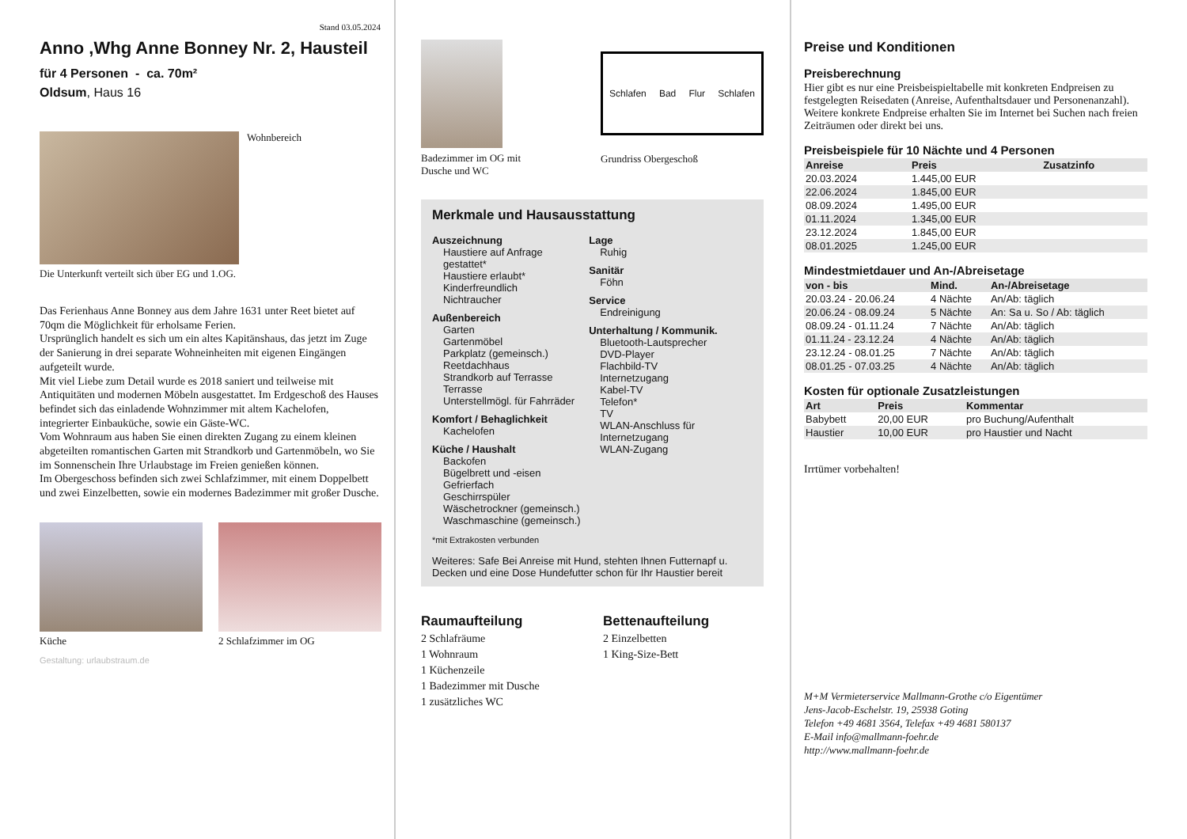Stand 03.05.2024
Anno ,Whg Anne Bonney Nr. 2, Hausteil
für 4 Personen - ca. 70m²
Oldsum, Haus 16
Wohnbereich
Die Unterkunft verteilt sich über EG und 1.OG.
Das Ferienhaus Anne Bonney aus dem Jahre 1631 unter Reet bietet auf 70qm die Möglichkeit für erholsame Ferien.
Ursprünglich handelt es sich um ein altes Kapitänshaus, das jetzt im Zuge der Sanierung in drei separate Wohneinheiten mit eigenen Eingängen aufgeteilt wurde.
Mit viel Liebe zum Detail wurde es 2018 saniert und teilweise mit Antiquitäten und modernen Möbeln ausgestattet. Im Erdgeschoß des Hauses befindet sich das einladende Wohnzimmer mit altem Kachelofen, integrierter Einbauküche, sowie ein Gäste-WC.
Vom Wohnraum aus haben Sie einen direkten Zugang zu einem kleinen abgeteilten romantischen Garten mit Strandkorb und Gartenmöbeln, wo Sie im Sonnenschein Ihre Urlaubstage im Freien genießen können.
Im Obergeschoss befinden sich zwei Schlafzimmer, mit einem Doppelbett und zwei Einzelbetten, sowie ein modernes Badezimmer mit großer Dusche.
Küche 2 Schlafzimmer im OG
Gestaltung: urlaubstraum.de
Badezimmer im OG mit Dusche und WC
Schlafen Bad Flur Schlafen
Grundriss Obergeschoß
Merkmale und Hausausstattung
Auszeichnung
Haustiere auf Anfrage gestattet*
Haustiere erlaubt*
Kinderfreundlich
Nichtraucher
Außenbereich
Garten
Gartenmöbel
Parkplatz (gemeinsch.)
Reetdachhaus
Strandkorb auf Terrasse
Terrasse
Unterstellmögl. für Fahrräder
Komfort / Behaglichkeit
Kachelofen
Küche / Haushalt
Backofen
Bügelbrett und -eisen
Gefrierfach
Geschirrspüler
Wäschetrockner (gemeinsch.)
Waschmaschine (gemeinsch.)
Lage
Ruhig
Sanitär
Föhn
Service
Endreinigung
Unterhaltung / Kommunik.
Bluetooth-Lautsprecher
DVD-Player
Flachbild-TV
Internetzugang
Kabel-TV
Telefon*
TV
WLAN-Anschluss für Internetzugang
WLAN-Zugang
*mit Extrakosten verbunden
Weiteres: Safe Bei Anreise mit Hund, stehten Ihnen Futternapf u. Decken und eine Dose Hundefutter schon für Ihr Haustier bereit
Raumaufteilung
2 Schlafräume
1 Wohnraum
1 Küchenzeile
1 Badezimmer mit Dusche
1 zusätzliches WC
Bettenaufteilung
2 Einzelbetten
1 King-Size-Bett
Preise und Konditionen
Preisberechnung
Hier gibt es nur eine Preisbeispieltabelle mit konkreten Endpreisen zu festgelegten Reisedaten (Anreise, Aufenthaltsdauer und Personenanzahl). Weitere konkrete Endpreise erhalten Sie im Internet bei Suchen nach freien Zeiträumen oder direkt bei uns.
Preisbeispiele für 10 Nächte und 4 Personen
| Anreise | Preis | Zusatzinfo |
| --- | --- | --- |
| 20.03.2024 | 1.445,00 EUR | |
| 22.06.2024 | 1.845,00 EUR | |
| 08.09.2024 | 1.495,00 EUR | |
| 01.11.2024 | 1.345,00 EUR | |
| 23.12.2024 | 1.845,00 EUR | |
| 08.01.2025 | 1.245,00 EUR | |
Mindestmietdauer und An-/Abreisetage
| von - bis | Mind. | An-/Abreisetage |
| --- | --- | --- |
| 20.03.24 - 20.06.24 | 4 Nächte | An/Ab: täglich |
| 20.06.24 - 08.09.24 | 5 Nächte | An: Sa u. So / Ab: täglich |
| 08.09.24 - 01.11.24 | 7 Nächte | An/Ab: täglich |
| 01.11.24 - 23.12.24 | 4 Nächte | An/Ab: täglich |
| 23.12.24 - 08.01.25 | 7 Nächte | An/Ab: täglich |
| 08.01.25 - 07.03.25 | 4 Nächte | An/Ab: täglich |
Kosten für optionale Zusatzleistungen
| Art | Preis | Kommentar |
| --- | --- | --- |
| Babybett | 20,00 EUR | pro Buchung/Aufenthalt |
| Haustier | 10,00 EUR | pro Haustier und Nacht |
Irrtümer vorbehalten!
M+M Vermieterservice Mallmann-Grothe c/o Eigentümer
Jens-Jacob-Eschelstr. 19, 25938 Goting
Telefon +49 4681 3564, Telefax +49 4681 580137
E-Mail info@mallmann-foehr.de
http://www.mallmann-foehr.de